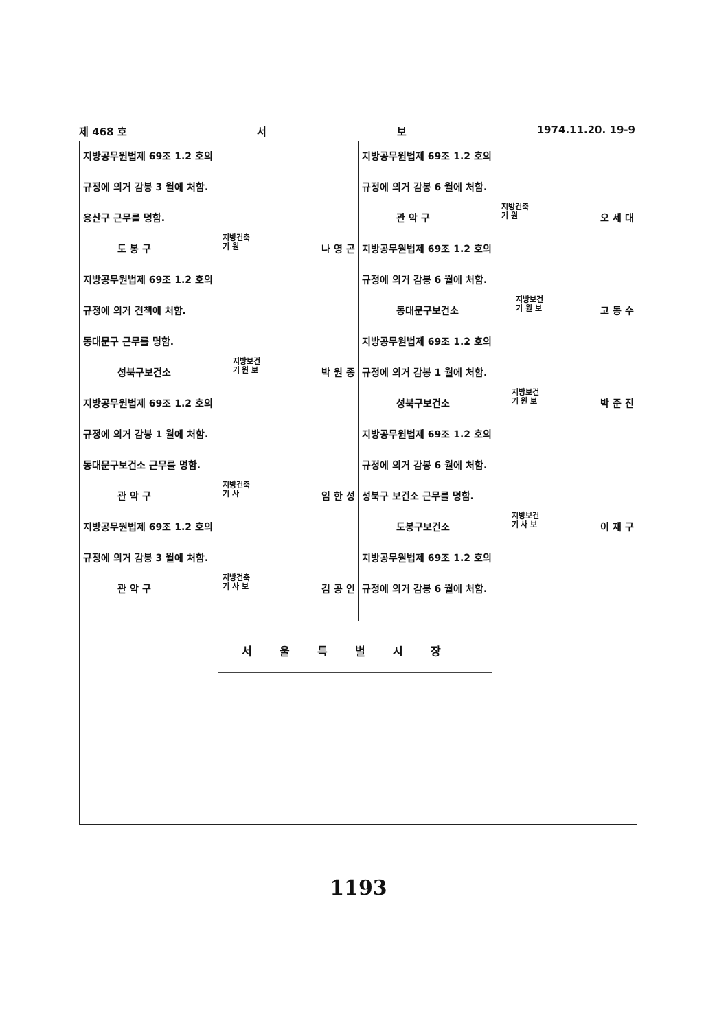제 468 호 서 보 1974.11.20. 19-9
지방공무원법제 69조 1.2 호의
규정에 의거 감봉 3 월에 처함.
용산구 근무를 명함.
도 봉 구 지방건축
기 원 나 영 곤
지방공무원법제 69조 1.2 호의
규정에 의거 견책에 처함.
동대문구 근무를 명함.
성북구보건소 지방보건
기 원 보 박 원 종
지방공무원법제 69조 1.2 호의
규정에 의거 감봉 1 월에 처함.
동대문구보건소 근무를 명함.
관 악 구 지방건축
기 사 임 한 성
지방공무원법제 69조 1.2 호의
규정에 의거 감봉 3 월에 처함.
관 악 구 지방건축
기 사 보 김 공 인
지방공무원법제 69조 1.2 호의
규정에 의거 감봉 6 월에 처함.
관 악 구 지방건축
기 원 오 세 대
지방공무원법제 69조 1.2 호의
규정에 의거 감봉 6 월에 처함.
동대문구보건소 지방보건
기 원 보 고 동 수
지방공무원법제 69조 1.2 호의
규정에 의거 감봉 1 월에 처함.
성북구보건소 지방보건
기 원 보 박 준 진
지방공무원법제 69조 1.2 호의
규정에 의거 감봉 6 월에 처함.
성북구 보건소 근무를 명함.
도봉구보건소 지방보건
기 사 보 이 재 구
지방공무원법제 69조 1.2 호의
규정에 의거 감봉 6 월에 처함.
서울특별시장
1193